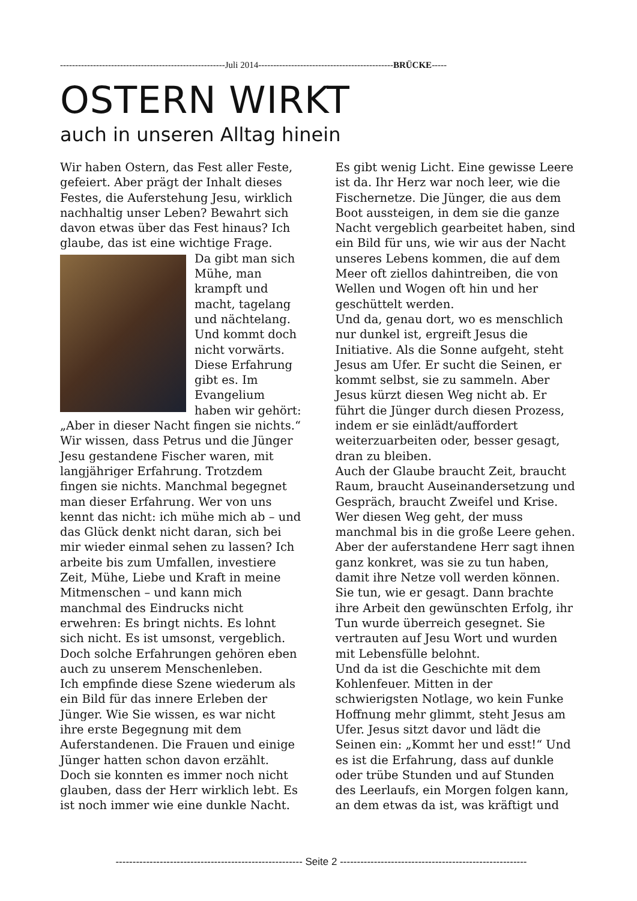-------------------------------------------------------Juli 2014---------------------------------------------BRÜCKE-----
OSTERN WIRKT
auch in unseren Alltag hinein
Wir haben Ostern, das Fest aller Feste, gefeiert. Aber prägt der Inhalt dieses Festes, die Auferstehung Jesu, wirklich nachhaltig unser Leben? Bewahrt sich davon etwas über das Fest hinaus? Ich glaube, das ist eine wichtige Frage.
Da gibt man sich Mühe, man krampft und macht, tagelang und nächtelang. Und kommt doch nicht vorwärts. Diese Erfahrung gibt es. Im Evangelium haben wir gehört: „Aber in dieser Nacht fingen sie nichts.“ Wir wissen, dass Petrus und die Jünger Jesu gestandene Fischer waren, mit langjähriger Erfahrung. Trotzdem fingen sie nichts. Manchmal begegnet man dieser Erfahrung. Wer von uns kennt das nicht: ich mühe mich ab – und das Glück denkt nicht daran, sich bei mir wieder einmal sehen zu lassen? Ich arbeite bis zum Umfallen, investiere Zeit, Mühe, Liebe und Kraft in meine Mitmenschen – und kann mich manchmal des Eindrucks nicht erwehren: Es bringt nichts. Es lohnt sich nicht. Es ist umsonst, vergeblich. Doch solche Erfahrungen gehören eben auch zu unserem Menschenleben.
Ich empfinde diese Szene wiederum als ein Bild für das innere Erleben der Jünger. Wie Sie wissen, es war nicht ihre erste Begegnung mit dem Auferstandenen. Die Frauen und einige Jünger hatten schon davon erzählt. Doch sie konnten es immer noch nicht glauben, dass der Herr wirklich lebt. Es ist noch immer wie eine dunkle Nacht. Es gibt wenig Licht. Eine gewisse Leere ist da. Ihr Herz war noch leer, wie die Fischernetze. Die Jünger, die aus dem Boot aussteigen, in dem sie die ganze Nacht vergeblich gearbeitet haben, sind ein Bild für uns, wie wir aus der Nacht unseres Lebens kommen, die auf dem Meer oft ziellos dahintreiben, die von Wellen und Wogen oft hin und her geschüttelt werden.
Und da, genau dort, wo es menschlich nur dunkel ist, ergreift Jesus die Initiative. Als die Sonne aufgeht, steht Jesus am Ufer. Er sucht die Seinen, er kommt selbst, sie zu sammeln. Aber Jesus kürzt diesen Weg nicht ab. Er führt die Jünger durch diesen Prozess, indem er sie einlädt/auffordert weiterzuarbeiten oder, besser gesagt, dran zu bleiben.
Auch der Glaube braucht Zeit, braucht Raum, braucht Auseinandersetzung und Gespräch, braucht Zweifel und Krise. Wer diesen Weg geht, der muss manchmal bis in die große Leere gehen. Aber der auferstandene Herr sagt ihnen ganz konkret, was sie zu tun haben, damit ihre Netze voll werden können. Sie tun, wie er gesagt. Dann brachte ihre Arbeit den gewünschten Erfolg, ihr Tun wurde überreich gesegnet. Sie vertrauten auf Jesu Wort und wurden mit Lebensfülle belohnt.
Und da ist die Geschichte mit dem Kohlenfeuer. Mitten in der schwierigsten Notlage, wo kein Funke Hoffnung mehr glimmt, steht Jesus am Ufer. Jesus sitzt davor und lädt die Seinen ein: „Kommt her und esst!“ Und es ist die Erfahrung, dass auf dunkle oder trübe Stunden und auf Stunden des Leerlaufs, ein Morgen folgen kann, an dem etwas da ist, was kräftigt und
------------------------------------------------------- Seite 2 -------------------------------------------------------